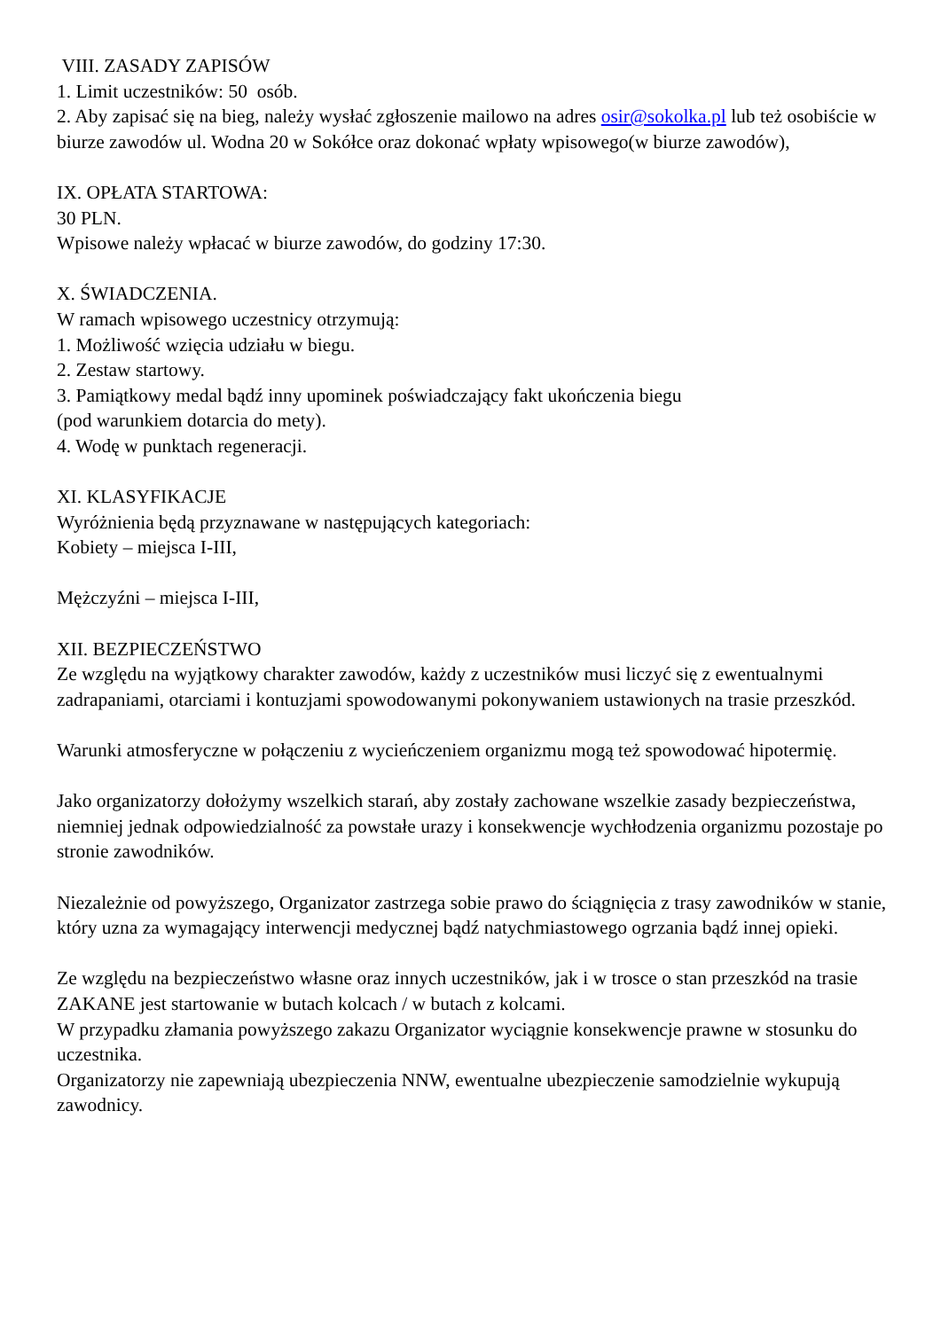VIII. ZASADY ZAPISÓW
1. Limit uczestników: 50 osób.
2. Aby zapisać się na bieg, należy wysłać zgłoszenie mailowo na adres osir@sokolka.pl lub też osobiście w biurze zawodów ul. Wodna 20 w Sokółce oraz dokonać wpłaty wpisowego(w biurze zawodów),
IX. OPŁATA STARTOWA:
30 PLN.
Wpisowe należy wpłacać w biurze zawodów, do godziny 17:30.
X. ŚWIADCZENIA.
W ramach wpisowego uczestnicy otrzymują:
1. Możliwość wzięcia udziału w biegu.
2. Zestaw startowy.
3. Pamiątkowy medal bądź inny upominek poświadczający fakt ukończenia biegu
(pod warunkiem dotarcia do mety).
4. Wodę w punktach regeneracji.
XI. KLASYFIKACJE
Wyróżnienia będą przyznawane w następujących kategoriach:
Kobiety – miejsca I-III,
Mężczyźni – miejsca I-III,
XII. BEZPIECZEŃSTWO
Ze względu na wyjątkowy charakter zawodów, każdy z uczestników musi liczyć się z ewentualnymi zadrapaniami, otarciami i kontuzjami spowodowanymi pokonywaniem ustawionych na trasie przeszkód.
Warunki atmosferyczne w połączeniu z wycieńczeniem organizmu mogą też spowodować hipotermię.
Jako organizatorzy dołożymy wszelkich starań, aby zostały zachowane wszelkie zasady bezpieczeństwa, niemniej jednak odpowiedzialność za powstałe urazy i konsekwencje wychłodzenia organizmu pozostaje po stronie zawodników.
Niezależnie od powyższego, Organizator zastrzega sobie prawo do ściągnięcia z trasy zawodników w stanie, który uzna za wymagający interwencji medycznej bądź natychmiastowego ogrzania bądź innej opieki.
Ze względu na bezpieczeństwo własne oraz innych uczestników, jak i w trosce o stan przeszkód na trasie ZAKANE jest startowanie w butach kolcach / w butach z kolcami.
W przypadku złamania powyższego zakazu Organizator wyciągnie konsekwencje prawne w stosunku do uczestnika.
Organizatorzy nie zapewniają ubezpieczenia NNW, ewentualne ubezpieczenie samodzielnie wykupują zawodnicy.